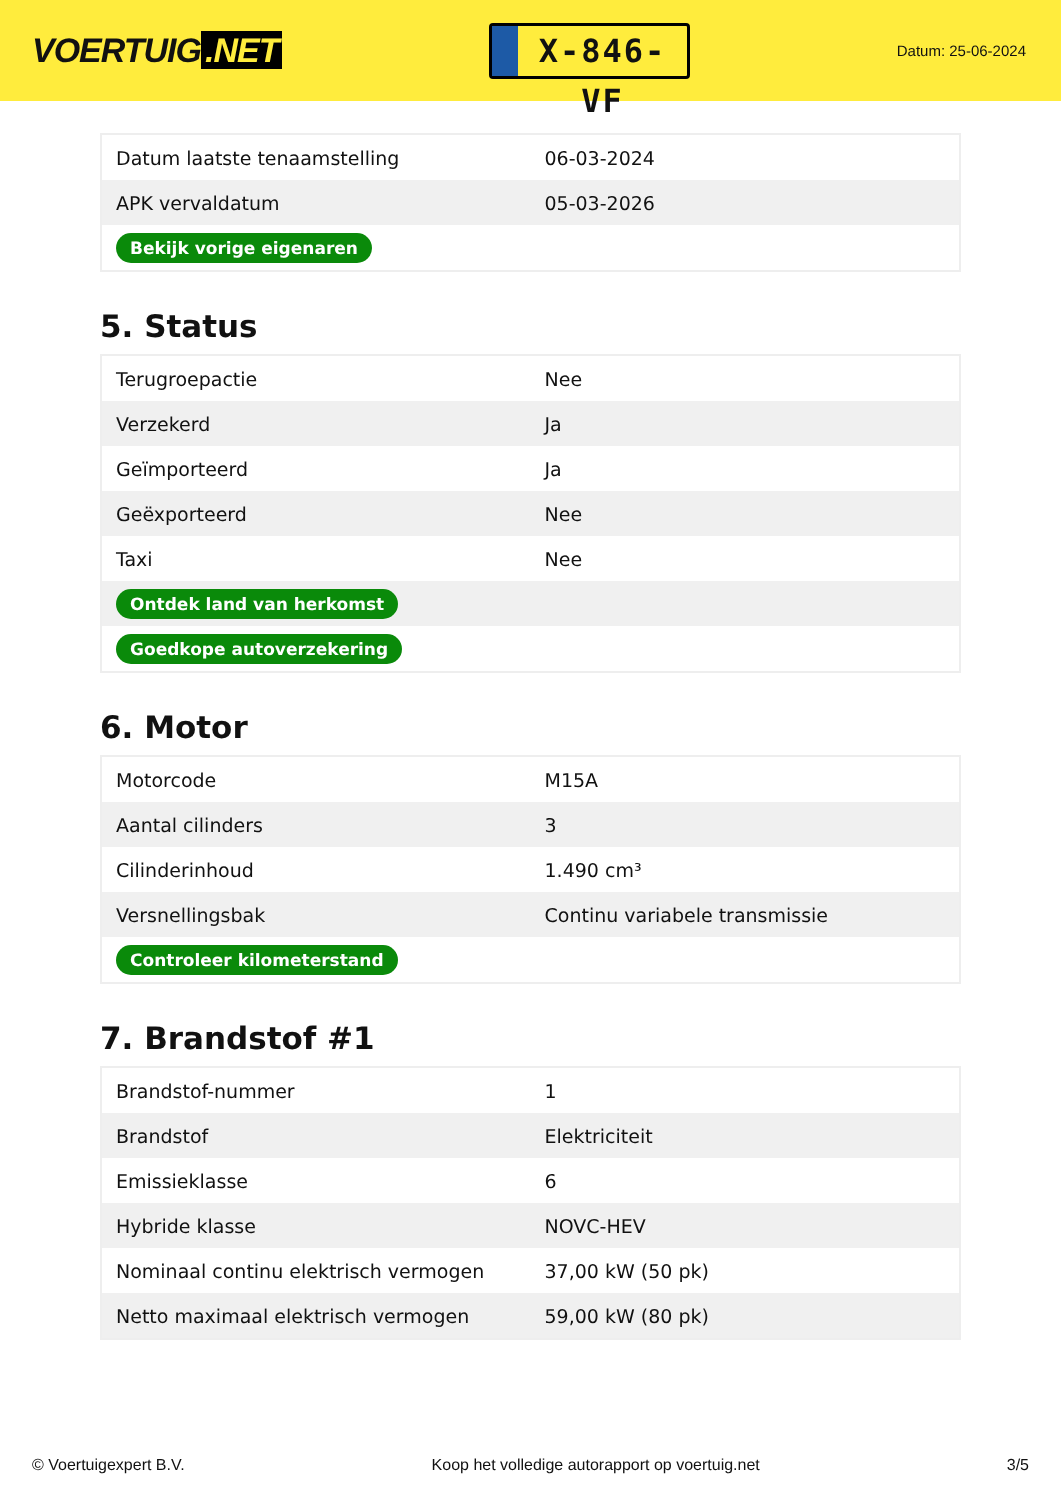VOERTUIG.NET
X-846-VF
Datum: 25-06-2024
| Datum laatste tenaamstelling | 06-03-2024 |
| APK vervaldatum | 05-03-2026 |
| Bekijk vorige eigenaren | |
5. Status
| Terugroepactie | Nee |
| Verzekerd | Ja |
| Geïmporteerd | Ja |
| Geëxporteerd | Nee |
| Taxi | Nee |
| Ontdek land van herkomst | |
| Goedkope autoverzekering | |
6. Motor
| Motorcode | M15A |
| Aantal cilinders | 3 |
| Cilinderinhoud | 1.490 cm³ |
| Versnellingsbak | Continu variabele transmissie |
| Controleer kilometerstand | |
7. Brandstof #1
| Brandstof-nummer | 1 |
| Brandstof | Elektriciteit |
| Emissieklasse | 6 |
| Hybride klasse | NOVC-HEV |
| Nominaal continu elektrisch vermogen | 37,00 kW (50 pk) |
| Netto maximaal elektrisch vermogen | 59,00 kW (80 pk) |
© Voertuigexpert B.V. Koop het volledige autorapport op voertuig.net 3/5